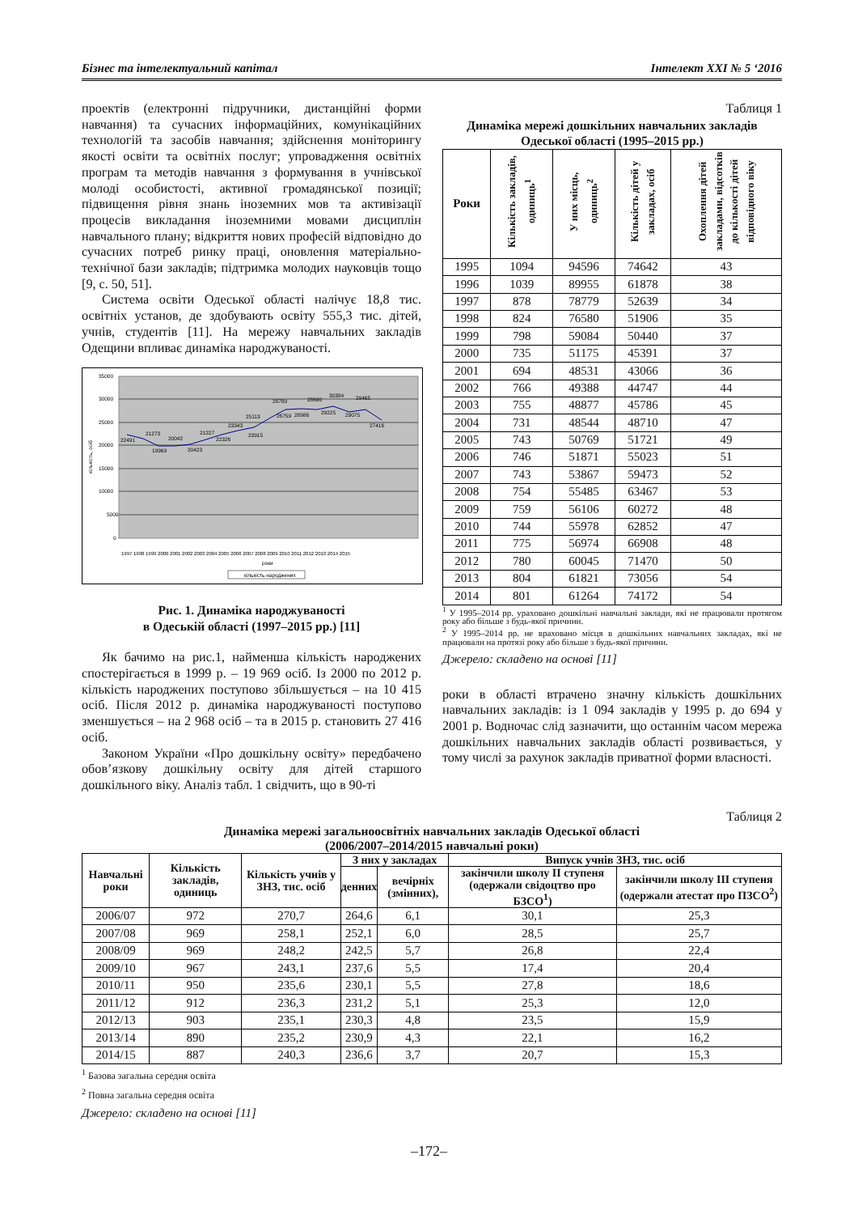Бізнес та інтелектуальний капітал Інтелект XXI № 5 ‘2016
проектів (електронні підручники, дистанційні форми навчання) та сучасних інформаційних, комунікаційних технологій та засобів навчання; здійснення моніторингу якості освіти та освітніх послуг; упровадження освітніх програм та методів навчання з формування в учнівської молоді особистості, активної громадянської позиції; підвищення рівня знань іноземних мов та активізації процесів викладання іноземними мовами дисциплін навчального плану; відкриття нових професій відповідно до сучасних потреб ринку праці, оновлення матеріально-технічної бази закладів; підтримка молодих науковців тощо [9, с. 50, 51].
Система освіти Одеської області налічує 18,8 тис. освітніх установ, де здобувають освіту 555,3 тис. дітей, учнів, студентів [11]. На мережу навчальних закладів Одещини впливає динаміка народжуваності.
35000
30000
25000
20000
15000
10000
5000
0
кількість, осіб
22491
21273
19969
20042
20423
21227
22326
23343
23915
25113
26759
28780
28986
28690
29225
30384
29075
29465
27416
1997 1998 1999 2000 2001 2002 2003 2004 2005 2006 2007 2008 2009 2010 2011 2012 2013 2014 2015
роки
кількість народжених
Рис. 1. Динаміка народжуваності
в Одеській області (1997–2015 рр.) [11]
Як бачимо на рис.1, найменша кількість народжених спостерігається в 1999 р. – 19 969 осіб. Із 2000 по 2012 р. кількість народжених поступово збільшується – на 10 415 осіб. Після 2012 р. динаміка народжуваності поступово зменшується – на 2 968 осіб – та в 2015 р. становить 27 416 осіб.
Законом України «Про дошкільну освіту» передбачено обов’язкову дошкільну освіту для дітей старшого дошкільного віку. Аналіз табл. 1 свідчить, що в 90-ті
Таблиця 1
Динаміка мережі дошкільних навчальних закладів Одеської області (1995–2015 рр.)
| Роки | Кількість закладів, одиниць<sup>1</sup> | У них місць, одиниць<sup>2</sup> | Кількість дітей у закладах, осіб | Охоплення дітей закладами, відсотків до кількості дітей відповідного віку |
| --- | --- | --- | --- | --- |
| 1995 | 1094 | 94596 | 74642 | 43 |
| 1996 | 1039 | 89955 | 61878 | 38 |
| 1997 | 878 | 78779 | 52639 | 34 |
| 1998 | 824 | 76580 | 51906 | 35 |
| 1999 | 798 | 59084 | 50440 | 37 |
| 2000 | 735 | 51175 | 45391 | 37 |
| 2001 | 694 | 48531 | 43066 | 36 |
| 2002 | 766 | 49388 | 44747 | 44 |
| 2003 | 755 | 48877 | 45786 | 45 |
| 2004 | 731 | 48544 | 48710 | 47 |
| 2005 | 743 | 50769 | 51721 | 49 |
| 2006 | 746 | 51871 | 55023 | 51 |
| 2007 | 743 | 53867 | 59473 | 52 |
| 2008 | 754 | 55485 | 63467 | 53 |
| 2009 | 759 | 56106 | 60272 | 48 |
| 2010 | 744 | 55978 | 62852 | 47 |
| 2011 | 775 | 56974 | 66908 | 48 |
| 2012 | 780 | 60045 | 71470 | 50 |
| 2013 | 804 | 61821 | 73056 | 54 |
| 2014 | 801 | 61264 | 74172 | 54 |
<sup>1</sup> У 1995–2014 рр. ураховано дошкільні навчальні заклади, які не працювали протягом року або більше з будь-якої причини.
<sup>2</sup> У 1995–2014 рр. не враховано місця в дошкільних навчальних закладах, які не працювали на протязі року або більше з будь-якої причини.
Джерело: складено на основі [11]
роки в області втрачено значну кількість дошкільних навчальних закладів: із 1 094 закладів у 1995 р. до 694 у 2001 р. Водночас слід зазначити, що останнім часом мережа дошкільних навчальних закладів області розвивається, у тому числі за рахунок закладів приватної форми власності.
Таблиця 2
Динаміка мережі загальноосвітніх навчальних закладів Одеської області
(2006/2007–2014/2015 навчальні роки)
| Навчальні роки | Кількість закладів, одиниць | Кількість учнів у ЗНЗ, тис. осіб | З них у закладах | | Випуск учнів ЗНЗ, тис. осіб | |
| --- | --- | --- | --- | --- | --- | --- |
| | | | денних | вечірніх (змінних), | закінчили школу II ступеня (одержали свідоцтво про БЗСО<sup>1</sup>) | закінчили школу III ступеня (одержали атестат про ПЗСО<sup>2</sup>) |
| 2006/07 | 972 | 270,7 | 264,6 | 6,1 | 30,1 | 25,3 |
| 2007/08 | 969 | 258,1 | 252,1 | 6,0 | 28,5 | 25,7 |
| 2008/09 | 969 | 248,2 | 242,5 | 5,7 | 26,8 | 22,4 |
| 2009/10 | 967 | 243,1 | 237,6 | 5,5 | 17,4 | 20,4 |
| 2010/11 | 950 | 235,6 | 230,1 | 5,5 | 27,8 | 18,6 |
| 2011/12 | 912 | 236,3 | 231,2 | 5,1 | 25,3 | 12,0 |
| 2012/13 | 903 | 235,1 | 230,3 | 4,8 | 23,5 | 15,9 |
| 2013/14 | 890 | 235,2 | 230,9 | 4,3 | 22,1 | 16,2 |
| 2014/15 | 887 | 240,3 | 236,6 | 3,7 | 20,7 | 15,3 |
<sup>1</sup> Базова загальна середня освіта
<sup>2</sup> Повна загальна середня освіта
Джерело: складено на основі [11]
–172–